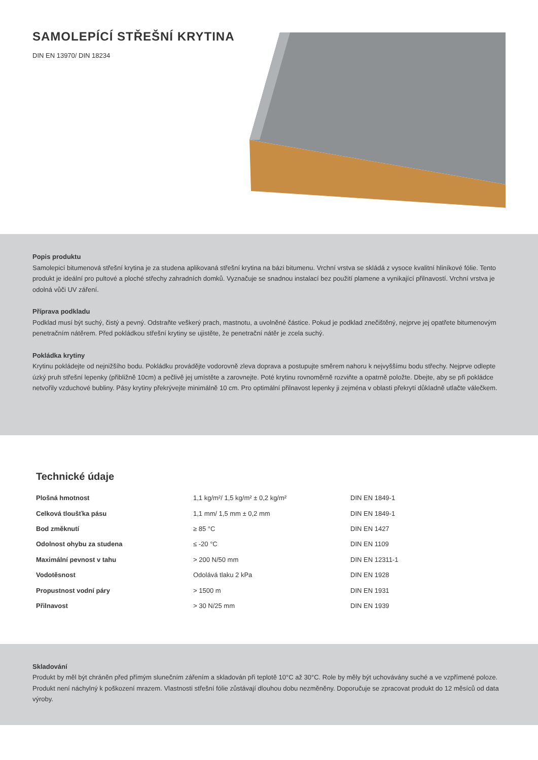SAMOLEPÍCÍ STŘEŠNÍ KRYTINA
DIN EN 13970/ DIN 18234
Popis produktu
Samolepicí bitumenová střešní krytina je za studena aplikovaná střešní krytina na bázi bitumenu. Vrchní vrstva se skládá z vysoce kvalitní hliníkové fólie. Tento produkt je ideální pro pultové a ploché střechy zahradních domků. Vyznačuje se snadnou instalací bez použití plamene a vynikající přilnavostí. Vrchní vrstva je odolná vůči UV záření.
Příprava podkladu
Podklad musí být suchý, čistý a pevný. Odstraňte veškerý prach, mastnotu, a uvolněné částice. Pokud je podklad znečištěný, nejprve jej opatřete bitumenovým penetračním nátěrem. Před pokládkou střešní krytiny se ujistěte, že penetrační nátěr je zcela suchý.
Pokládka krytiny
Krytinu pokládejte od nejnižšího bodu. Pokládku provádějte vodorovně zleva doprava a postupujte směrem nahoru k nejvyššímu bodu střechy. Nejprve odlepte úzký pruh střešní lepenky (přibližně 10cm) a pečlivě jej umístěte a zarovnejte. Poté krytinu rovnoměrně rozviňte a opatrně položte. Dbejte, aby se při pokládce netvořily vzduchové bubliny. Pásy krytiny překrývejte minimálně 10 cm. Pro optimální přilnavost lepenky ji zejména v oblasti překrytí důkladně utlačte válečkem.
Technické údaje
| Plošná hmotnost | 1,1 kg/m²/ 1,5 kg/m² ± 0,2 kg/m² | DIN EN 1849-1 |
| Celková tloušťka pásu | 1,1 mm/ 1,5 mm ± 0,2 mm | DIN EN 1849-1 |
| Bod změknutí | ≥ 85 °C | DIN EN 1427 |
| Odolnost ohybu za studena | ≤ -20 °C | DIN EN 1109 |
| Maximální pevnost v tahu | > 200 N/50 mm | DIN EN 12311-1 |
| Vodotěsnost | Odolává tlaku 2 kPa | DIN EN 1928 |
| Propustnost vodní páry | > 1500 m | DIN EN 1931 |
| Přilnavost | > 30 N/25 mm | DIN EN 1939 |
Skladování
Produkt by měl být chráněn před přímým slunečním zářením a skladován při teplotě 10°C až 30°C. Role by měly být uchovávány suché a ve vzpřímené poloze. Produkt není náchylný k poškození mrazem. Vlastnosti střešní fólie zůstávají dlouhou dobu nezměněny. Doporučuje se zpracovat produkt do 12 měsíců od data výroby.